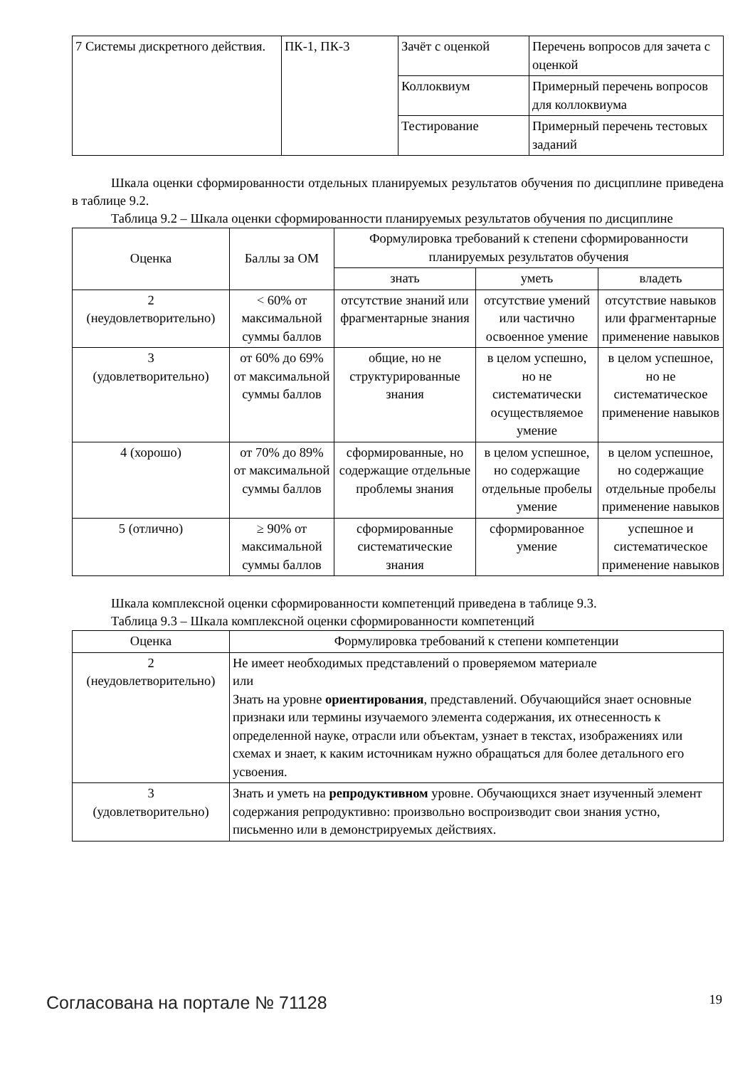| 7 Системы дискретного действия. | ПК-1, ПК-3 | Зачёт с оценкой | Перечень вопросов для зачета с оценкой |
| | | Коллоквиум | Примерный перечень вопросов для коллоквиума |
| | | Тестирование | Примерный перечень тестовых заданий |
Шкала оценки сформированности отдельных планируемых результатов обучения по дисциплине приведена в таблице 9.2.
Таблица 9.2 – Шкала оценки сформированности планируемых результатов обучения по дисциплине
| Оценка | Баллы за ОМ | Формулировка требований к степени сформированности планируемых результатов обучения | | |
| --- | --- | --- | --- | --- |
| | | знать | уметь | владеть |
| 2 (неудовлетворительно) | < 60% от максимальной суммы баллов | отсутствие знаний или фрагментарные знания | отсутствие умений или частично освоенное умение | отсутствие навыков или фрагментарные применение навыков |
| 3 (удовлетворительно) | от 60% до 69% от максимальной суммы баллов | общие, но не структурированные знания | в целом успешно, но не систематически осуществляемое умение | в целом успешное, но не систематическое применение навыков |
| 4 (хорошо) | от 70% до 89% от максимальной суммы баллов | сформированные, но содержащие отдельные проблемы знания | в целом успешное, но содержащие отдельные пробелы умение | в целом успешное, но содержащие отдельные пробелы применение навыков |
| 5 (отлично) | ≥ 90% от максимальной суммы баллов | сформированные систематические знания | сформированное умение | успешное и систематическое применение навыков |
Шкала комплексной оценки сформированности компетенций приведена в таблице 9.3.
Таблица 9.3 – Шкала комплексной оценки сформированности компетенций
| Оценка | Формулировка требований к степени компетенции |
| --- | --- |
| 2 (неудовлетворительно) | Не имеет необходимых представлений о проверяемом материале или Знать на уровне ориентирования , представлений. Обучающийся знает основные признаки или термины изучаемого элемента содержания, их отнесенность к определенной науке, отрасли или объектам, узнает в текстах, изображениях или схемах и знает, к каким источникам нужно обращаться для более детального его усвоения. |
| 3 (удовлетворительно) | Знать и уметь на репродуктивном уровне. Обучающихся знает изученный элемент содержания репродуктивно: произвольно воспроизводит свои знания устно, письменно или в демонстрируемых действиях. |
Согласована на портале № 71128 19